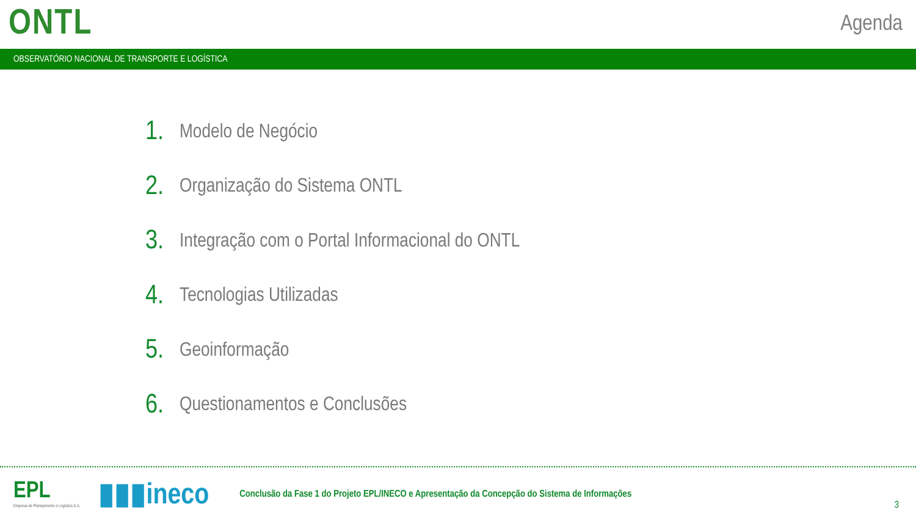ONTL
Agenda
OBSERVATÓRIO NACIONAL DE TRANSPORTE E LOGÍSTICA
1. Modelo de Negócio
2. Organização do Sistema ONTL
3. Integração com o Portal Informacional do ONTL
4. Tecnologias Utilizadas
5. Geoinformação
6. Questionamentos e Conclusões
EPL
Empresa de Planejamento e Logística S.A.
▮▮▮ineco
Conclusão da Fase 1 do Projeto EPL/INECO e Apresentação da Concepção do Sistema de Informações
3